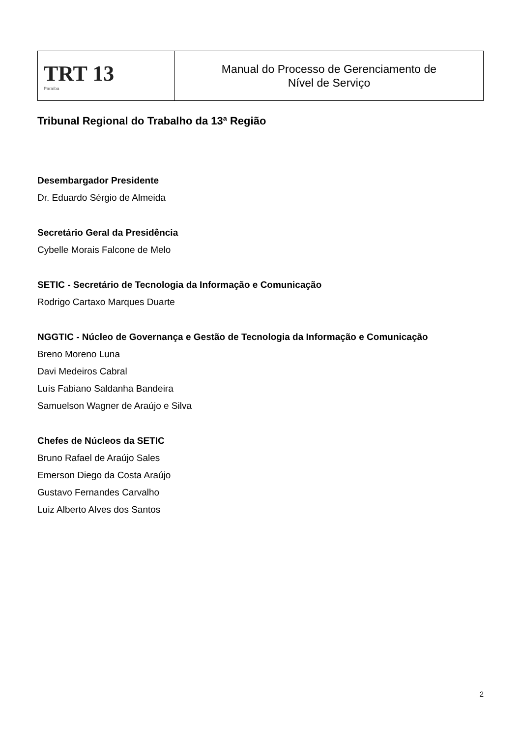| TRT 13 Paraíba | Manual do Processo de Gerenciamento de Nível de Serviço |
Tribunal Regional do Trabalho da 13ª Região
Desembargador Presidente
Dr. Eduardo Sérgio de Almeida
Secretário Geral da Presidência
Cybelle Morais Falcone de Melo
SETIC - Secretário de Tecnologia da Informação e Comunicação
Rodrigo Cartaxo Marques Duarte
NGGTIC - Núcleo de Governança e Gestão de Tecnologia da Informação e Comunicação
Breno Moreno Luna
Davi Medeiros Cabral
Luís Fabiano Saldanha Bandeira
Samuelson Wagner de Araújo e Silva
Chefes de Núcleos da SETIC
Bruno Rafael de Araújo Sales
Emerson Diego da Costa Araújo
Gustavo Fernandes Carvalho
Luiz Alberto Alves dos Santos
2